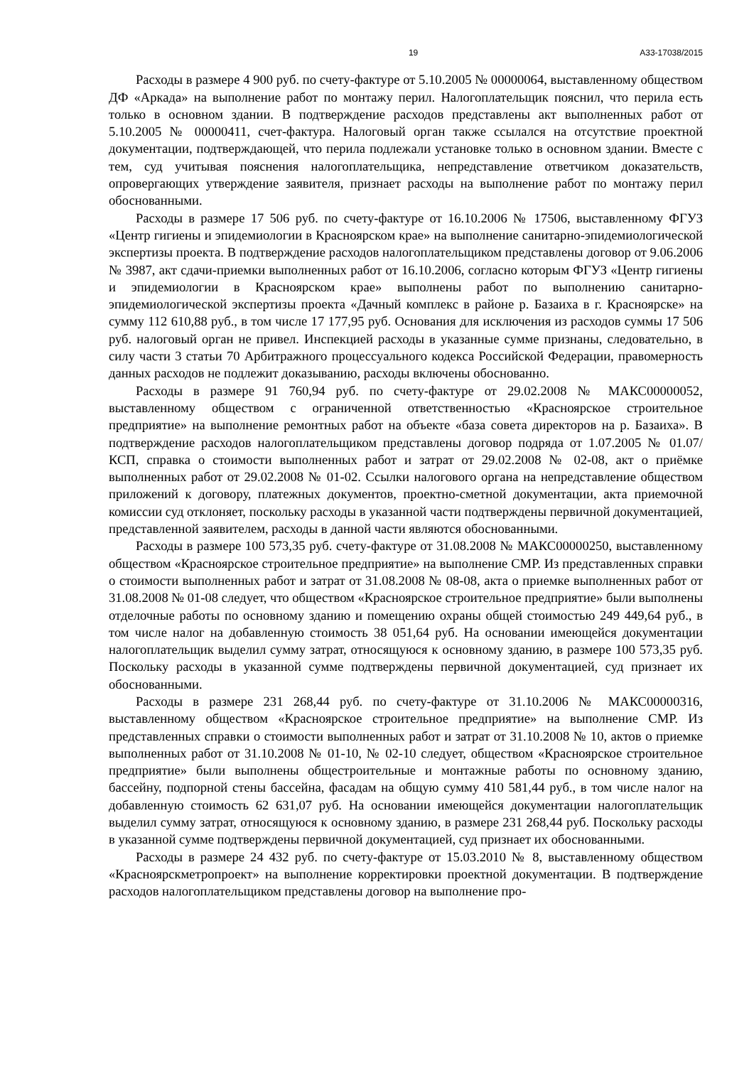19 А33-17038/2015
Расходы в размере 4 900 руб. по счету-фактуре от 5.10.2005 № 00000064, выставленному обществом ДФ «Аркада» на выполнение работ по монтажу перил. Налогоплательщик пояснил, что перила есть только в основном здании. В подтверждение расходов представлены акт выполненных работ от 5.10.2005 № 00000411, счет-фактура. Налоговый орган также ссылался на отсутствие проектной документации, подтверждающей, что перила подлежали установке только в основном здании. Вместе с тем, суд учитывая пояснения налогоплательщика, непредставление ответчиком доказательств, опровергающих утверждение заявителя, признает расходы на выполнение работ по монтажу перил обоснованными.
Расходы в размере 17 506 руб. по счету-фактуре от 16.10.2006 № 17506, выставленному ФГУЗ «Центр гигиены и эпидемиологии в Красноярском крае» на выполнение санитарно-эпидемиологической экспертизы проекта. В подтверждение расходов налогоплательщиком представлены договор от 9.06.2006 № 3987, акт сдачи-приемки выполненных работ от 16.10.2006, согласно которым ФГУЗ «Центр гигиены и эпидемиологии в Красноярском крае» выполнены работ по выполнению санитарно-эпидемиологической экспертизы проекта «Дачный комплекс в районе р. Базаиха в г. Красноярске» на сумму 112 610,88 руб., в том числе 17 177,95 руб. Основания для исключения из расходов суммы 17 506 руб. налоговый орган не привел. Инспекцией расходы в указанные сумме признаны, следовательно, в силу части 3 статьи 70 Арбитражного процессуального кодекса Российской Федерации, правомерность данных расходов не подлежит доказыванию, расходы включены обоснованно.
Расходы в размере 91 760,94 руб. по счету-фактуре от 29.02.2008 № МАКС00000052, выставленному обществом с ограниченной ответственностью «Красноярское строительное предприятие» на выполнение ремонтных работ на объекте «база совета директоров на р. Базаиха». В подтверждение расходов налогоплательщиком представлены договор подряда от 1.07.2005 № 01.07/КСП, справка о стоимости выполненных работ и затрат от 29.02.2008 № 02-08, акт о приёмке выполненных работ от 29.02.2008 № 01-02. Ссылки налогового органа на непредставление обществом приложений к договору, платежных документов, проектно-сметной документации, акта приемочной комиссии суд отклоняет, поскольку расходы в указанной части подтверждены первичной документацией, представленной заявителем, расходы в данной части являются обоснованными.
Расходы в размере 100 573,35 руб. счету-фактуре от 31.08.2008 № МАКС00000250, выставленному обществом «Красноярское строительное предприятие» на выполнение СМР. Из представленных справки о стоимости выполненных работ и затрат от 31.08.2008 № 08-08, акта о приемке выполненных работ от 31.08.2008 № 01-08 следует, что обществом «Красноярское строительное предприятие» были выполнены отделочные работы по основному зданию и помещению охраны общей стоимостью 249 449,64 руб., в том числе налог на добавленную стоимость 38 051,64 руб. На основании имеющейся документации налогоплательщик выделил сумму затрат, относящуюся к основному зданию, в размере 100 573,35 руб. Поскольку расходы в указанной сумме подтверждены первичной документацией, суд признает их обоснованными.
Расходы в размере 231 268,44 руб. по счету-фактуре от 31.10.2006 № МАКС00000316, выставленному обществом «Красноярское строительное предприятие» на выполнение СМР. Из представленных справки о стоимости выполненных работ и затрат от 31.10.2008 № 10, актов о приемке выполненных работ от 31.10.2008 № 01-10, № 02-10 следует, обществом «Красноярское строительное предприятие» были выполнены общестроительные и монтажные работы по основному зданию, бассейну, подпорной стены бассейна, фасадам на общую сумму 410 581,44 руб., в том числе налог на добавленную стоимость 62 631,07 руб. На основании имеющейся документации налогоплательщик выделил сумму затрат, относящуюся к основному зданию, в размере 231 268,44 руб. Поскольку расходы в указанной сумме подтверждены первичной документацией, суд признает их обоснованными.
Расходы в размере 24 432 руб. по счету-фактуре от 15.03.2010 № 8, выставленному обществом «Красноярскметропроект» на выполнение корректировки проектной документации. В подтверждение расходов налогоплательщиком представлены договор на выполнение про-